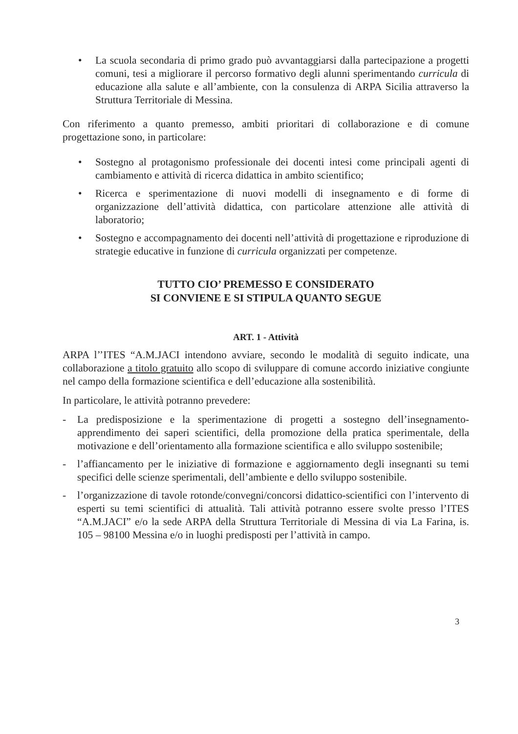• La scuola secondaria di primo grado può avvantaggiarsi dalla partecipazione a progetti comuni, tesi a migliorare il percorso formativo degli alunni sperimentando curricula di educazione alla salute e all’ambiente, con la consulenza di ARPA Sicilia attraverso la Struttura Territoriale di Messina.
Con riferimento a quanto premesso, ambiti prioritari di collaborazione e di comune progettazione sono, in particolare:
• Sostegno al protagonismo professionale dei docenti intesi come principali agenti di cambiamento e attività di ricerca didattica in ambito scientifico;
• Ricerca e sperimentazione di nuovi modelli di insegnamento e di forme di organizzazione dell’attività didattica, con particolare attenzione alle attività di laboratorio;
• Sostegno e accompagnamento dei docenti nell’attività di progettazione e riproduzione di strategie educative in funzione di curricula organizzati per competenze.
TUTTO CIO’ PREMESSO E CONSIDERATO
SI CONVIENE E SI STIPULA QUANTO SEGUE
ART. 1 - Attività
ARPA l’’ITES “A.M.JACI intendono avviare, secondo le modalità di seguito indicate, una collaborazione a titolo gratuito allo scopo di sviluppare di comune accordo iniziative congiunte nel campo della formazione scientifica e dell’educazione alla sostenibilità.
In particolare, le attività potranno prevedere:
- La predisposizione e la sperimentazione di progetti a sostegno dell’insegnamento-apprendimento dei saperi scientifici, della promozione della pratica sperimentale, della motivazione e dell’orientamento alla formazione scientifica e allo sviluppo sostenibile;
- l’affiancamento per le iniziative di formazione e aggiornamento degli insegnanti su temi specifici delle scienze sperimentali, dell’ambiente e dello sviluppo sostenibile.
- l’organizzazione di tavole rotonde/convegni/concorsi didattico-scientifici con l’intervento di esperti su temi scientifici di attualità. Tali attività potranno essere svolte presso l’ITES “A.M.JACI” e/o la sede ARPA della Struttura Territoriale di Messina di via La Farina, is. 105 – 98100 Messina e/o in luoghi predisposti per l’attività in campo.
3